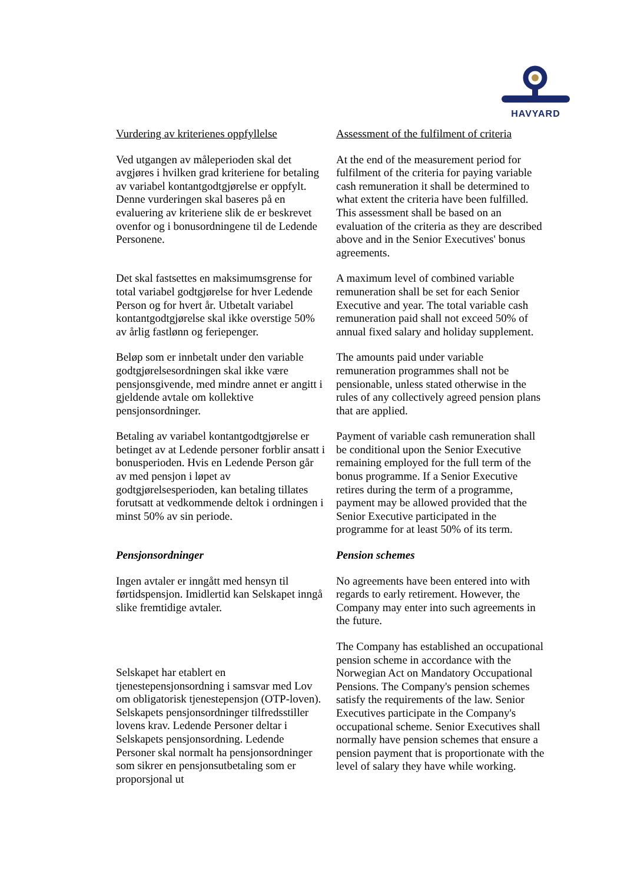HAVYARD
Vurdering av kriterienes oppfyllelse
Assessment of the fulfilment of criteria
Ved utgangen av måleperioden skal det avgjøres i hvilken grad kriteriene for betaling av variabel kontantgodtgjørelse er oppfylt. Denne vurderingen skal baseres på en evaluering av kriteriene slik de er beskrevet ovenfor og i bonusordningene til de Ledende Personene.
At the end of the measurement period for fulfilment of the criteria for paying variable cash remuneration it shall be determined to what extent the criteria have been fulfilled. This assessment shall be based on an evaluation of the criteria as they are described above and in the Senior Executives' bonus agreements.
Det skal fastsettes en maksimumsgrense for total variabel godtgjørelse for hver Ledende Person og for hvert år. Utbetalt variabel kontantgodtgjørelse skal ikke overstige 50% av årlig fastlønn og feriepenger.
A maximum level of combined variable remuneration shall be set for each Senior Executive and year. The total variable cash remuneration paid shall not exceed 50% of annual fixed salary and holiday supplement.
Beløp som er innbetalt under den variable godtgjørelsesordningen skal ikke være pensjonsgivende, med mindre annet er angitt i gjeldende avtale om kollektive pensjonsordninger.
The amounts paid under variable remuneration programmes shall not be pensionable, unless stated otherwise in the rules of any collectively agreed pension plans that are applied.
Betaling av variabel kontantgodtgjørelse er betinget av at Ledende personer forblir ansatt i bonusperioden. Hvis en Ledende Person går av med pensjon i løpet av godtgjørelsesperioden, kan betaling tillates forutsatt at vedkommende deltok i ordningen i minst 50% av sin periode.
Payment of variable cash remuneration shall be conditional upon the Senior Executive remaining employed for the full term of the bonus programme. If a Senior Executive retires during the term of a programme, payment may be allowed provided that the Senior Executive participated in the programme for at least 50% of its term.
Pensjonsordninger Pension schemes
Ingen avtaler er inngått med hensyn til førtidspensjon. Imidlertid kan Selskapet inngå slike fremtidige avtaler.
No agreements have been entered into with regards to early retirement. However, the Company may enter into such agreements in the future.
Selskapet har etablert en tjenestepensjonsordning i samsvar med Lov om obligatorisk tjenestepensjon (OTP-loven). Selskapets pensjonsordninger tilfredsstiller lovens krav. Ledende Personer deltar i Selskapets pensjonsordning. Ledende Personer skal normalt ha pensjonsordninger som sikrer en pensjonsutbetaling som er proporsjonal ut
The Company has established an occupational pension scheme in accordance with the Norwegian Act on Mandatory Occupational Pensions. The Company's pension schemes satisfy the requirements of the law. Senior Executives participate in the Company's occupational scheme. Senior Executives shall normally have pension schemes that ensure a pension payment that is proportionate with the level of salary they have while working.